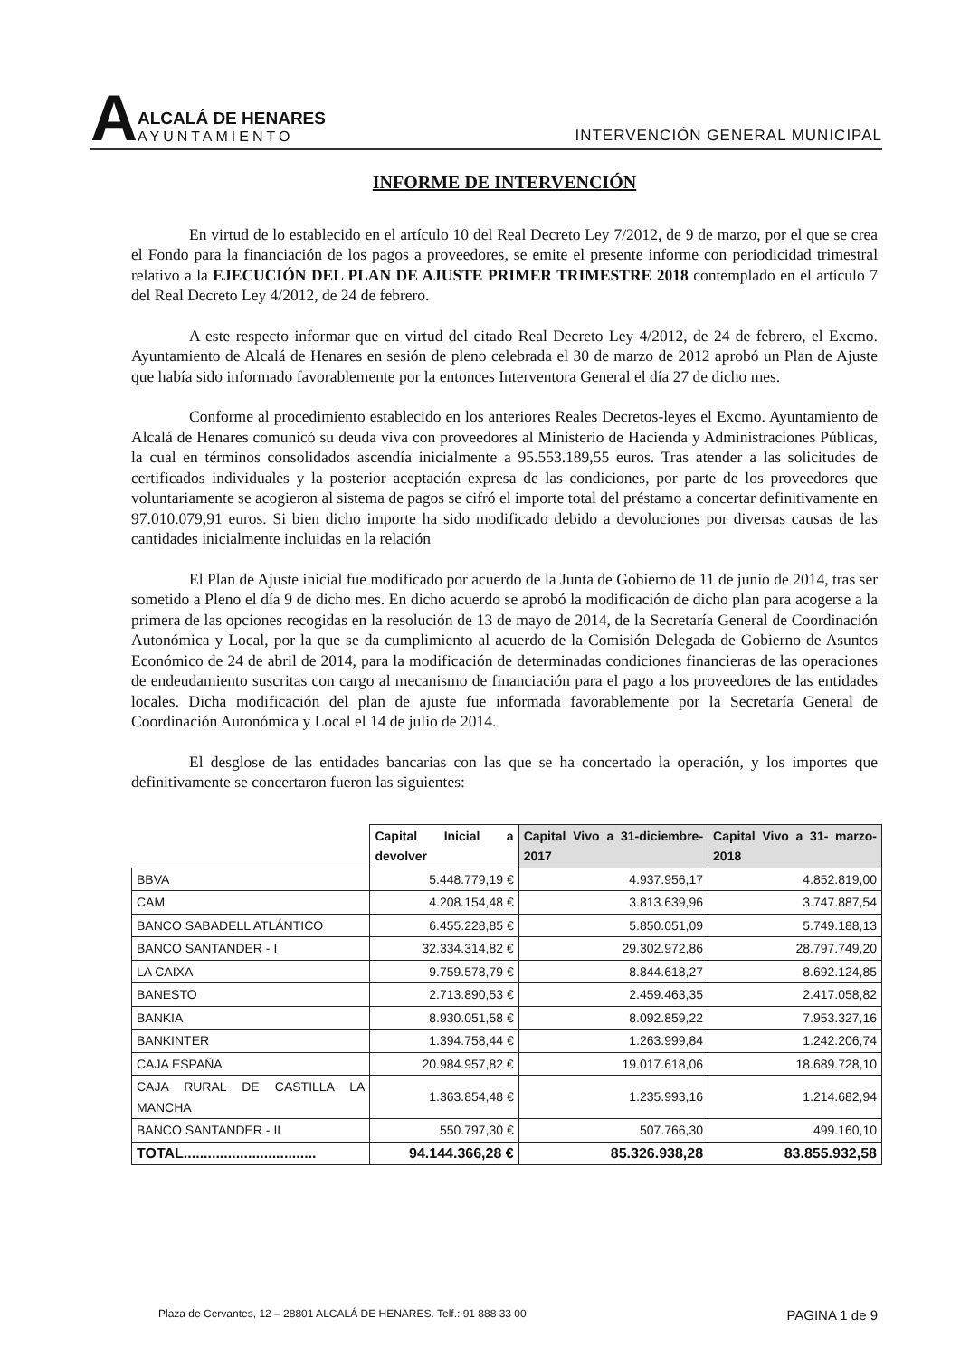A
ALCALÁ DE HENARES
AYUNTAMIENTO
INTERVENCIÓN GENERAL MUNICIPAL
INFORME DE INTERVENCIÓN
En virtud de lo establecido en el artículo 10 del Real Decreto Ley 7/2012, de 9 de marzo, por el que se crea el Fondo para la financiación de los pagos a proveedores, se emite el presente informe con periodicidad trimestral relativo a la EJECUCIÓN DEL PLAN DE AJUSTE PRIMER TRIMESTRE 2018 contemplado en el artículo 7 del Real Decreto Ley 4/2012, de 24 de febrero.
A este respecto informar que en virtud del citado Real Decreto Ley 4/2012, de 24 de febrero, el Excmo. Ayuntamiento de Alcalá de Henares en sesión de pleno celebrada el 30 de marzo de 2012 aprobó un Plan de Ajuste que había sido informado favorablemente por la entonces Interventora General el día 27 de dicho mes.
Conforme al procedimiento establecido en los anteriores Reales Decretos-leyes el Excmo. Ayuntamiento de Alcalá de Henares comunicó su deuda viva con proveedores al Ministerio de Hacienda y Administraciones Públicas, la cual en términos consolidados ascendía inicialmente a 95.553.189,55 euros. Tras atender a las solicitudes de certificados individuales y la posterior aceptación expresa de las condiciones, por parte de los proveedores que voluntariamente se acogieron al sistema de pagos se cifró el importe total del préstamo a concertar definitivamente en 97.010.079,91 euros. Si bien dicho importe ha sido modificado debido a devoluciones por diversas causas de las cantidades inicialmente incluidas en la relación
El Plan de Ajuste inicial fue modificado por acuerdo de la Junta de Gobierno de 11 de junio de 2014, tras ser sometido a Pleno el día 9 de dicho mes. En dicho acuerdo se aprobó la modificación de dicho plan para acogerse a la primera de las opciones recogidas en la resolución de 13 de mayo de 2014, de la Secretaría General de Coordinación Autonómica y Local, por la que se da cumplimiento al acuerdo de la Comisión Delegada de Gobierno de Asuntos Económico de 24 de abril de 2014, para la modificación de determinadas condiciones financieras de las operaciones de endeudamiento suscritas con cargo al mecanismo de financiación para el pago a los proveedores de las entidades locales. Dicha modificación del plan de ajuste fue informada favorablemente por la Secretaría General de Coordinación Autonómica y Local el 14 de julio de 2014.
El desglose de las entidades bancarias con las que se ha concertado la operación, y los importes que definitivamente se concertaron fueron las siguientes:
| | Capital Inicial a devolver | Capital Vivo a 31-diciembre-2017 | Capital Vivo a 31- marzo-2018 |
| --- | --- | --- | --- |
| BBVA | 5.448.779,19 € | 4.937.956,17 | 4.852.819,00 |
| CAM | 4.208.154,48 € | 3.813.639,96 | 3.747.887,54 |
| BANCO SABADELL ATLÁNTICO | 6.455.228,85 € | 5.850.051,09 | 5.749.188,13 |
| BANCO SANTANDER - I | 32.334.314,82 € | 29.302.972,86 | 28.797.749,20 |
| LA CAIXA | 9.759.578,79 € | 8.844.618,27 | 8.692.124,85 |
| BANESTO | 2.713.890,53 € | 2.459.463,35 | 2.417.058,82 |
| BANKIA | 8.930.051,58 € | 8.092.859,22 | 7.953.327,16 |
| BANKINTER | 1.394.758,44 € | 1.263.999,84 | 1.242.206,74 |
| CAJA ESPAÑA | 20.984.957,82 € | 19.017.618,06 | 18.689.728,10 |
| CAJA RURAL DE CASTILLA LA MANCHA | 1.363.854,48 € | 1.235.993,16 | 1.214.682,94 |
| BANCO SANTANDER - II | 550.797,30 € | 507.766,30 | 499.160,10 |
| TOTAL................................. | 94.144.366,28 € | 85.326.938,28 | 83.855.932,58 |
Plaza de Cervantes, 12 – 28801 ALCALÁ DE HENARES. Telf.: 91 888 33 00. PAGINA 1 de 9